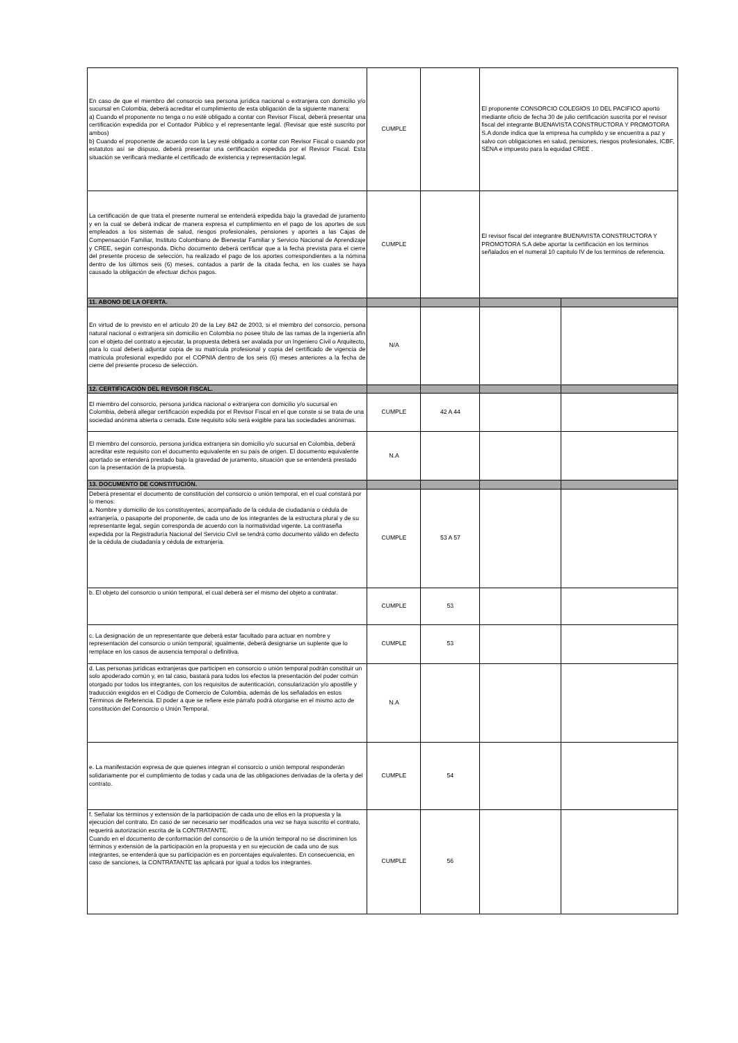| En caso de que el miembro del consorcio sea persona jurídica nacional o extranjera con domicilio y/o sucursal en Colombia, deberá acreditar el cumplimiento de esta obligación de la siguiente manera: a) Cuando el proponente no tenga o no esté obligado a contar con Revisor Fiscal, deberá presentar una certificación expedida por el Contador Público y el representante legal. (Revisar que esté suscrito por ambos) b) Cuando el proponente de acuerdo con la Ley esté obligado a contar con Revisor Fiscal o cuando por estatutos así se dispuso, deberá presentar una certificación expedida por el Revisor Fiscal. Esta situación se verificará mediante el certificado de existencia y representación legal. | CUMPLE | | El proponente CONSORCIO COLEGIOS 10 DEL PACIFICO aportó mediante oficio de fecha 30 de julio certificación suscrita por el revisor fiscal del integrante BUENAVISTA CONSTRUCTORA Y PROMOTORA S.A donde indica que la empresa ha cumplido y se encuentra a paz y salvo con obligaciones en salud, pensiones, riesgos profesionales, ICBF, SENA e impuesto para la equidad CREE . | |
| La certificación de que trata el presente numeral se entenderá expedida bajo la gravedad de juramento y en la cual se deberá indicar de manera expresa el cumplimiento en el pago de los aportes de sus empleados a los sistemas de salud, riesgos profesionales, pensiones y aportes a las Cajas de Compensación Familiar, Instituto Colombiano de Bienestar Familiar y Servicio Nacional de Aprendizaje y CREE, según corresponda. Dicho documento deberá certificar que a la fecha prevista para el cierre del presente proceso de selección, ha realizado el pago de los aportes correspondientes a la nómina dentro de los últimos seis (6) meses, contados a partir de la citada fecha, en los cuales se haya causado la obligación de efectuar dichos pagos. | CUMPLE | | El revisor fiscal del integrantre BUENAVISTA CONSTRUCTORA Y PROMOTORA S.A debe aportar la certificación en los terminos señalados en el numeral 10 capitulo IV de los terminos de referencia. | |
| 11. ABONO DE LA OFERTA. | | | | |
| En virtud de lo previsto en el artículo 20 de la Ley 842 de 2003, si el miembro del consorcio, persona natural nacional o extranjera sin domicilio en Colombia no posee título de las ramas de la ingeniería afín con el objeto del contrato a ejecutar, la propuesta deberá ser avalada por un Ingeniero Civil o Arquitecto, para lo cual deberá adjuntar copia de su matrícula profesional y copia del certificado de vigencia de matrícula profesional expedido por el COPNIA dentro de los seis (6) meses anteriores a la fecha de cierre del presente proceso de selección. | N/A | | | |
| 12. CERTIFICACIÓN DEL REVISOR FISCAL. | | | | |
| El miembro del consorcio, persona jurídica nacional o extranjera con domicilio y/o sucursal en Colombia, deberá allegar certificación expedida por el Revisor Fiscal en el que conste si se trata de una sociedad anónima abierta o cerrada. Este requisito sólo será exigible para las sociedades anónimas. | CUMPLE | 42 A 44 | | |
| El miembro del consorcio, persona jurídica extranjera sin domicilio y/o sucursal en Colombia, deberá acreditar este requisito con el documento equivalente en su país de origen. El documento equivalente aportado se entenderá prestado bajo la gravedad de juramento, situación que se entenderá prestado con la presentación de la propuesta. | N.A | | | |
| 13. DOCUMENTO DE CONSTITUCIÓN. | | | | |
| Deberá presentar el documento de constitución del consorcio o unión temporal, en el cual constará por lo menos: a. Nombre y domicilio de los constituyentes, acompañado de la cédula de ciudadanía o cédula de extranjería, o pasaporte del proponente, de cada uno de los integrantes de la estructura plural y de su representante legal, según corresponda de acuerdo con la normatividad vigente. La contraseña expedida por la Registraduría Nacional del Servicio Civil se tendrá como documento válido en defecto de la cédula de ciudadanía y cédula de extranjería. | CUMPLE | 53 A 57 | | |
| b. El objeto del consorcio o unión temporal, el cual deberá ser el mismo del objeto a contratar. | CUMPLE | 53 | | |
| c. La designación de un representante que deberá estar facultado para actuar en nombre y representación del consorcio o unión temporal; igualmente, deberá designarse un suplente que lo remplace en los casos de ausencia temporal o definitiva. | CUMPLE | 53 | | |
| d. Las personas jurídicas extranjeras que participen en consorcio o unión temporal podrán constituir un solo apoderado común y, en tal caso, bastará para todos los efectos la presentación del poder común otorgado por todos los integrantes, con los requisitos de autenticación, consularización y/o apostille y traducción exigidos en el Código de Comercio de Colombia, además de los señalados en estos Términos de Referencia. El poder a que se refiere este párrafo podrá otorgarse en el mismo acto de constitución del Consorcio o Unión Temporal. | N.A | | | |
| e. La manifestación expresa de que quienes integran el consorcio o unión temporal responderán solidariamente por el cumplimiento de todas y cada una de las obligaciones derivadas de la oferta y del contrato. | CUMPLE | 54 | | |
| f. Señalar los términos y extensión de la participación de cada uno de ellos en la propuesta y la ejecución del contrato. En caso de ser necesario ser modificados una vez se haya suscrito el contrato, requerirá autorización escrita de la CONTRATANTE. Cuando en el documento de conformación del consorcio o de la unión temporal no se discriminen los términos y extensión de la participación en la propuesta y en su ejecución de cada uno de sus integrantes, se entenderá que su participación es en porcentajes equivalentes. En consecuencia, en caso de sanciones, la CONTRATANTE las aplicará por igual a todos los integrantes. | CUMPLE | 56 | | |